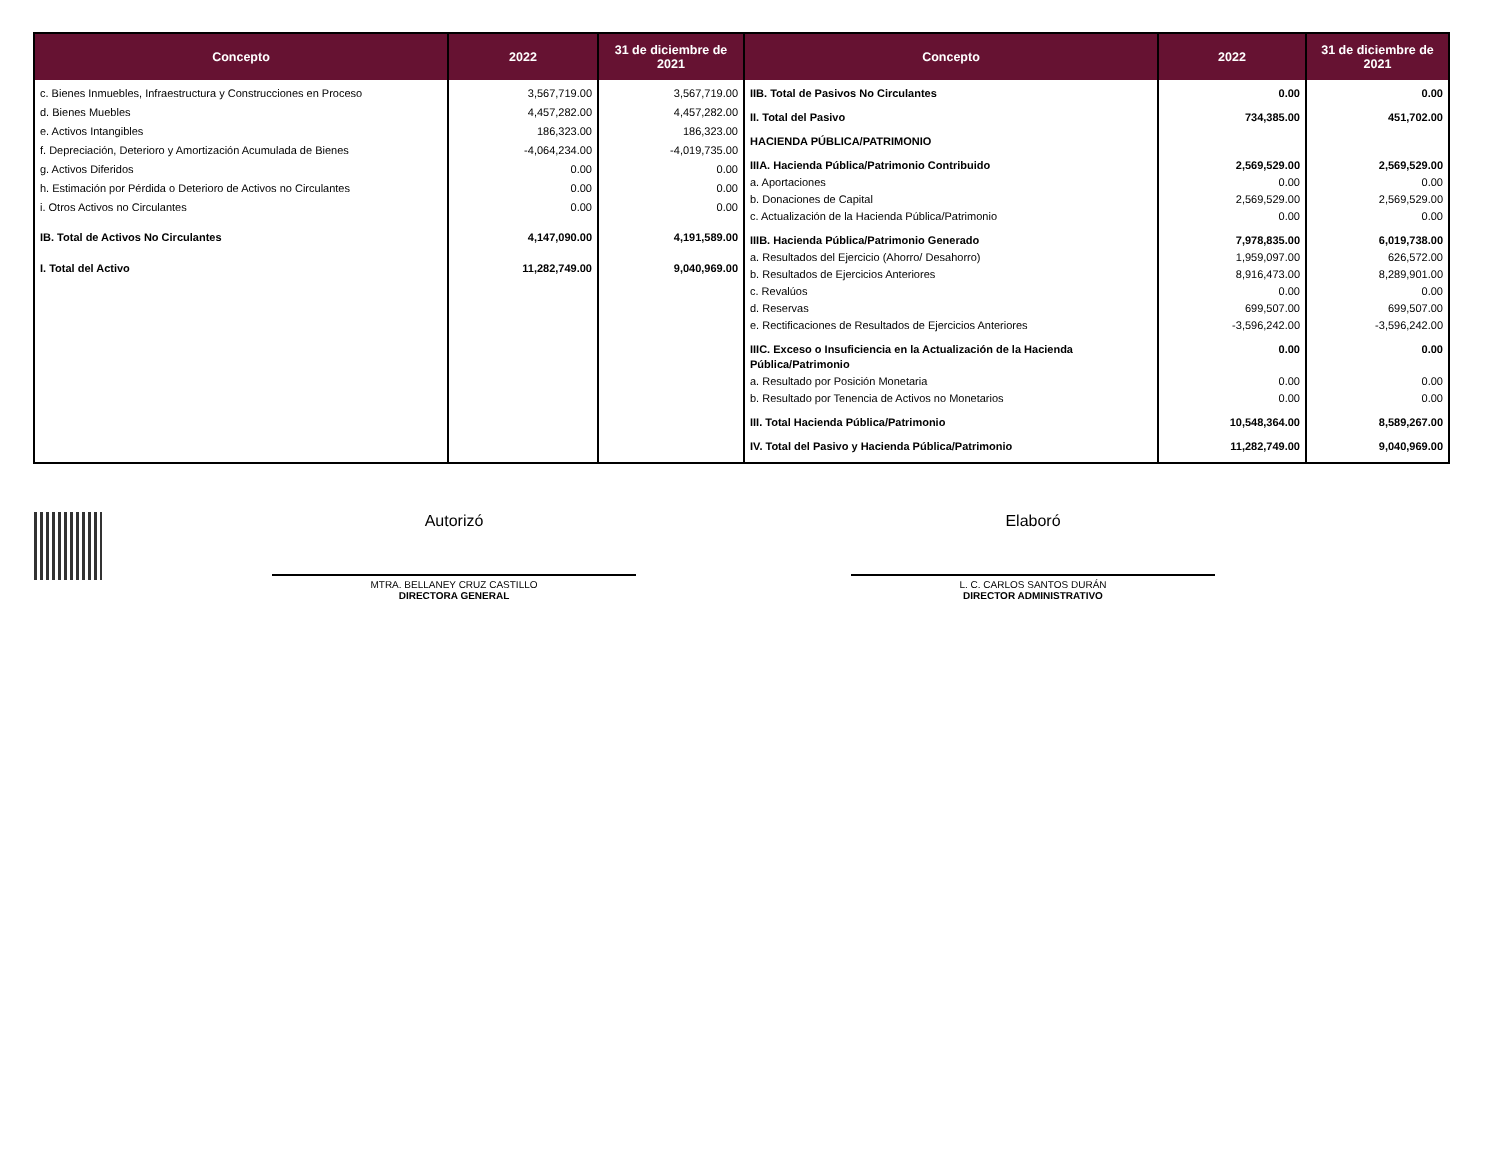| Concepto | 2022 | 31 de diciembre de 2021 |
| --- | --- | --- |
| c. Bienes Inmuebles, Infraestructura y Construcciones en Proceso | 3,567,719.00 | 3,567,719.00 |
| d. Bienes Muebles | 4,457,282.00 | 4,457,282.00 |
| e. Activos Intangibles | 186,323.00 | 186,323.00 |
| f. Depreciación, Deterioro y Amortización Acumulada de Bienes | -4,064,234.00 | -4,019,735.00 |
| g. Activos Diferidos | 0.00 | 0.00 |
| h. Estimación por Pérdida o Deterioro de Activos no Circulantes | 0.00 | 0.00 |
| i. Otros Activos no Circulantes | 0.00 | 0.00 |
| IB. Total de Activos No Circulantes | 4,147,090.00 | 4,191,589.00 |
| I. Total del Activo | 11,282,749.00 | 9,040,969.00 |
| Concepto | 2022 | 31 de diciembre de 2021 |
| --- | --- | --- |
| IIB. Total de Pasivos No Circulantes | 0.00 | 0.00 |
| II. Total del Pasivo | 734,385.00 | 451,702.00 |
| HACIENDA PÚBLICA/PATRIMONIO | | |
| IIIA. Hacienda Pública/Patrimonio Contribuido | 2,569,529.00 | 2,569,529.00 |
| a. Aportaciones | 0.00 | 0.00 |
| b. Donaciones de Capital | 2,569,529.00 | 2,569,529.00 |
| c. Actualización de la Hacienda Pública/Patrimonio | 0.00 | 0.00 |
| IIIB. Hacienda Pública/Patrimonio Generado | 7,978,835.00 | 6,019,738.00 |
| a. Resultados del Ejercicio (Ahorro/ Desahorro) | 1,959,097.00 | 626,572.00 |
| b. Resultados de Ejercicios Anteriores | 8,916,473.00 | 8,289,901.00 |
| c. Revalúos | 0.00 | 0.00 |
| d. Reservas | 699,507.00 | 699,507.00 |
| e. Rectificaciones de Resultados de Ejercicios Anteriores | -3,596,242.00 | -3,596,242.00 |
| IIIC. Exceso o Insuficiencia en la Actualización de la Hacienda Pública/Patrimonio | 0.00 | 0.00 |
| a. Resultado por Posición Monetaria | 0.00 | 0.00 |
| b. Resultado por Tenencia de Activos no Monetarios | 0.00 | 0.00 |
| III. Total Hacienda Pública/Patrimonio | 10,548,364.00 | 8,589,267.00 |
| IV. Total del Pasivo y Hacienda Pública/Patrimonio | 11,282,749.00 | 9,040,969.00 |
Autorizó
MTRA. BELLANEY CRUZ CASTILLO
DIRECTORA GENERAL
Elaboró
L. C. CARLOS SANTOS DURÁN
DIRECTOR ADMINISTRATIVO